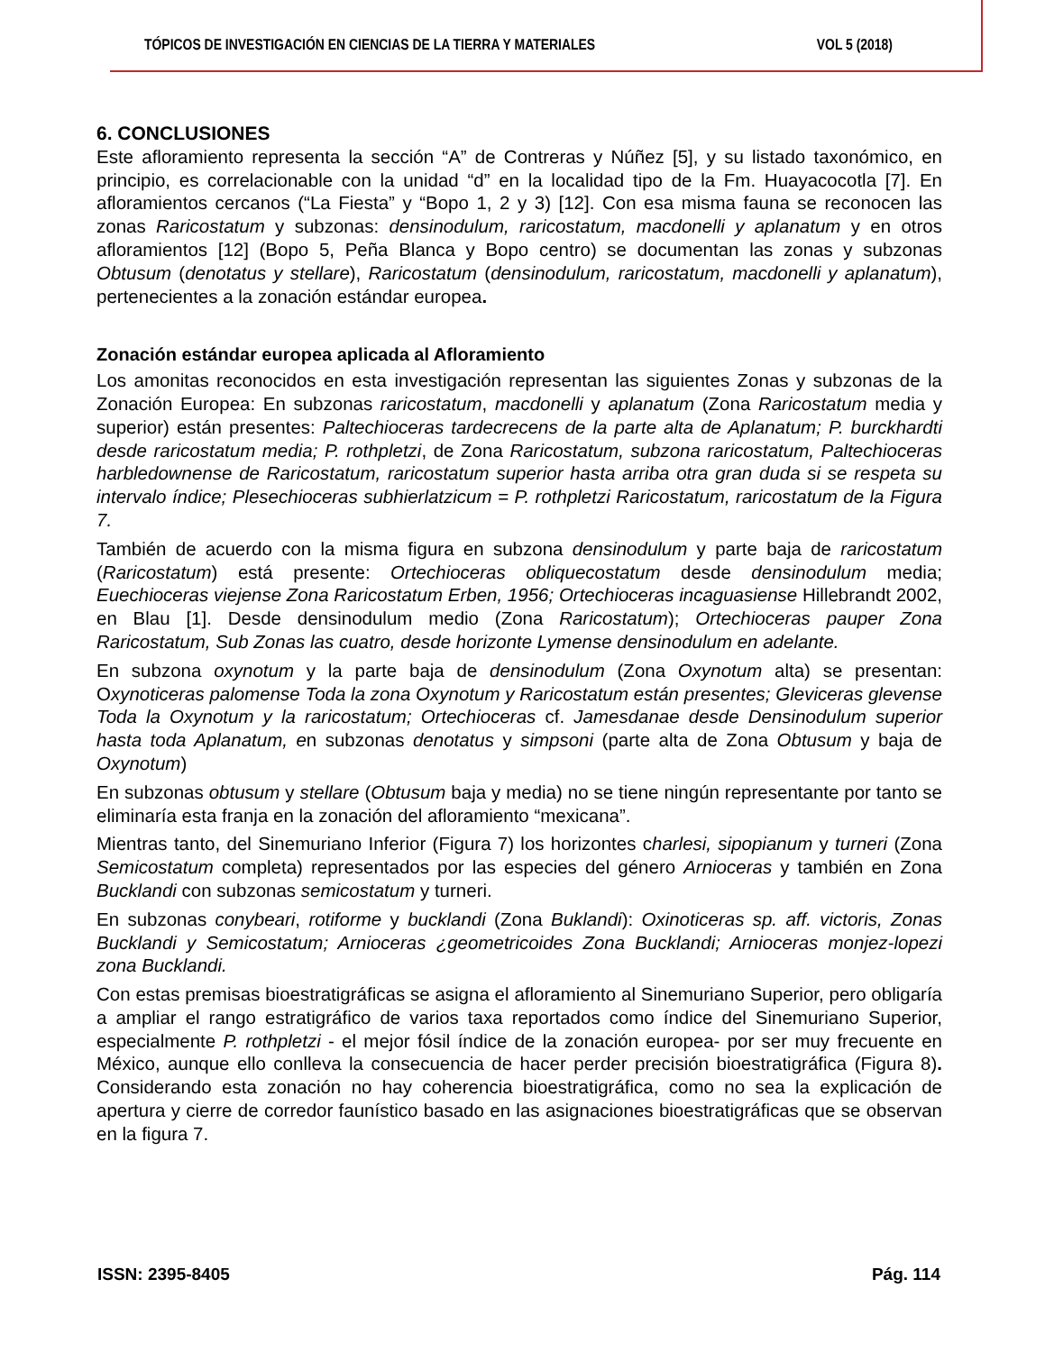TÓPICOS DE INVESTIGACIÓN EN CIENCIAS DE LA TIERRA Y MATERIALES VOL 5 (2018)
6. CONCLUSIONES
Este afloramiento representa la sección “A” de Contreras y Núñez [5], y su listado taxonómico, en principio, es correlacionable con la unidad “d” en la localidad tipo de la Fm. Huayacocotla [7]. En afloramientos cercanos (“La Fiesta” y “Bopo 1, 2 y 3) [12]. Con esa misma fauna se reconocen las zonas Raricostatum y subzonas: densinodulum, raricostatum, macdonelli y aplanatum y en otros afloramientos [12] (Bopo 5, Peña Blanca y Bopo centro) se documentan las zonas y subzonas Obtusum (denotatus y stellare), Raricostatum (densinodulum, raricostatum, macdonelli y aplanatum), pertenecientes a la zonación estándar europea.
Zonación estándar europea aplicada al Afloramiento
Los amonitas reconocidos en esta investigación representan las siguientes Zonas y subzonas de la Zonación Europea: En subzonas raricostatum, macdonelli y aplanatum (Zona Raricostatum media y superior) están presentes: Paltechioceras tardecrecens de la parte alta de Aplanatum; P. burckhardti desde raricostatum media; P. rothpletzi, de Zona Raricostatum, subzona raricostatum, Paltechioceras harbledownense de Raricostatum, raricostatum superior hasta arriba otra gran duda si se respeta su intervalo índice; Plesechioceras subhierlatzicum = P. rothpletzi Raricostatum, raricostatum de la Figura 7.
También de acuerdo con la misma figura en subzona densinodulum y parte baja de raricostatum (Raricostatum) está presente: Ortechioceras obliquecostatum desde densinodulum media; Euechioceras viejense Zona Raricostatum Erben, 1956; Ortechioceras incaguasiense Hillebrandt 2002, en Blau [1]. Desde densinodulum medio (Zona Raricostatum); Ortechioceras pauper Zona Raricostatum, Sub Zonas las cuatro, desde horizonte Lymense densinodulum en adelante.
En subzona oxynotum y la parte baja de densinodulum (Zona Oxynotum alta) se presentan: Oxynoticeras palomense Toda la zona Oxynotum y Raricostatum están presentes; Gleviceras glevense Toda la Oxynotum y la raricostatum; Ortechioceras cf. Jamesdanae desde Densinodulum superior hasta toda Aplanatum, en subzonas denotatus y simpsoni (parte alta de Zona Obtusum y baja de Oxynotum)
En subzonas obtusum y stellare (Obtusum baja y media) no se tiene ningún representante por tanto se eliminaría esta franja en la zonación del afloramiento “mexicana”.
Mientras tanto, del Sinemuriano Inferior (Figura 7) los horizontes charlesi, sipopianum y turneri (Zona Semicostatum completa) representados por las especies del género Arnioceras y también en Zona Bucklandi con subzonas semicostatum y turneri.
En subzonas conybeari, rotiforme y bucklandi (Zona Buklandi): Oxinoticeras sp. aff. victoris, Zonas Bucklandi y Semicostatum; Arnioceras ¿geometricoides Zona Bucklandi; Arnioceras monjez-lopezi zona Bucklandi.
Con estas premisas bioestratigráficas se asigna el afloramiento al Sinemuriano Superior, pero obligaría a ampliar el rango estratigráfico de varios taxa reportados como índice del Sinemuriano Superior, especialmente P. rothpletzi - el mejor fósil índice de la zonación europea- por ser muy frecuente en México, aunque ello conlleva la consecuencia de hacer perder precisión bioestratigráfica (Figura 8). Considerando esta zonación no hay coherencia bioestratigráfica, como no sea la explicación de apertura y cierre de corredor faunístico basado en las asignaciones bioestratigráficas que se observan en la figura 7.
ISSN: 2395-8405 Pág. 114